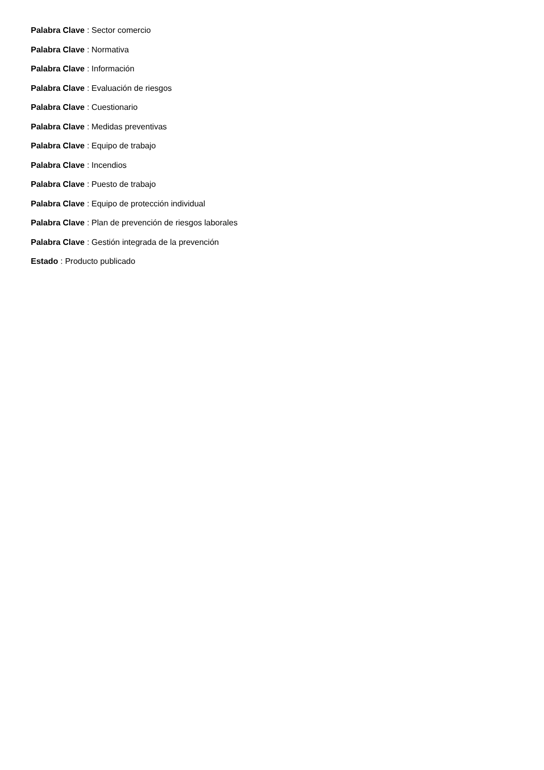Palabra Clave : Sector comercio
Palabra Clave : Normativa
Palabra Clave : Información
Palabra Clave : Evaluación de riesgos
Palabra Clave : Cuestionario
Palabra Clave : Medidas preventivas
Palabra Clave : Equipo de trabajo
Palabra Clave : Incendios
Palabra Clave : Puesto de trabajo
Palabra Clave : Equipo de protección individual
Palabra Clave : Plan de prevención de riesgos laborales
Palabra Clave : Gestión integrada de la prevención
Estado : Producto publicado